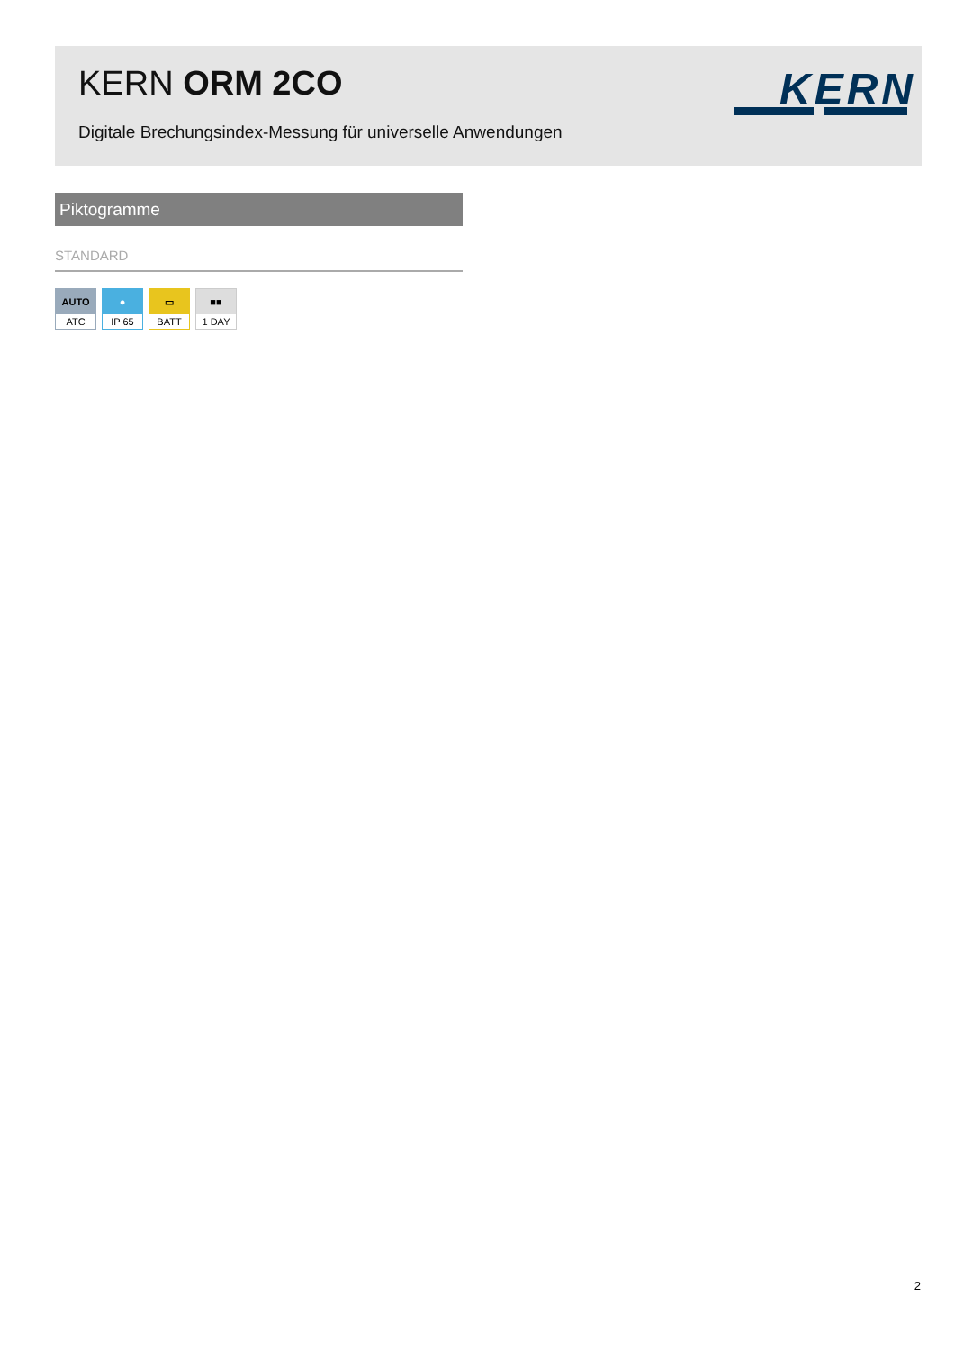KERN ORM 2CO
Digitale Brechungsindex-Messung für universelle Anwendungen
KERN
Piktogramme
STANDARD
AUTO
ATC
●
IP 65
▭
BATT
■■
1 DAY
2